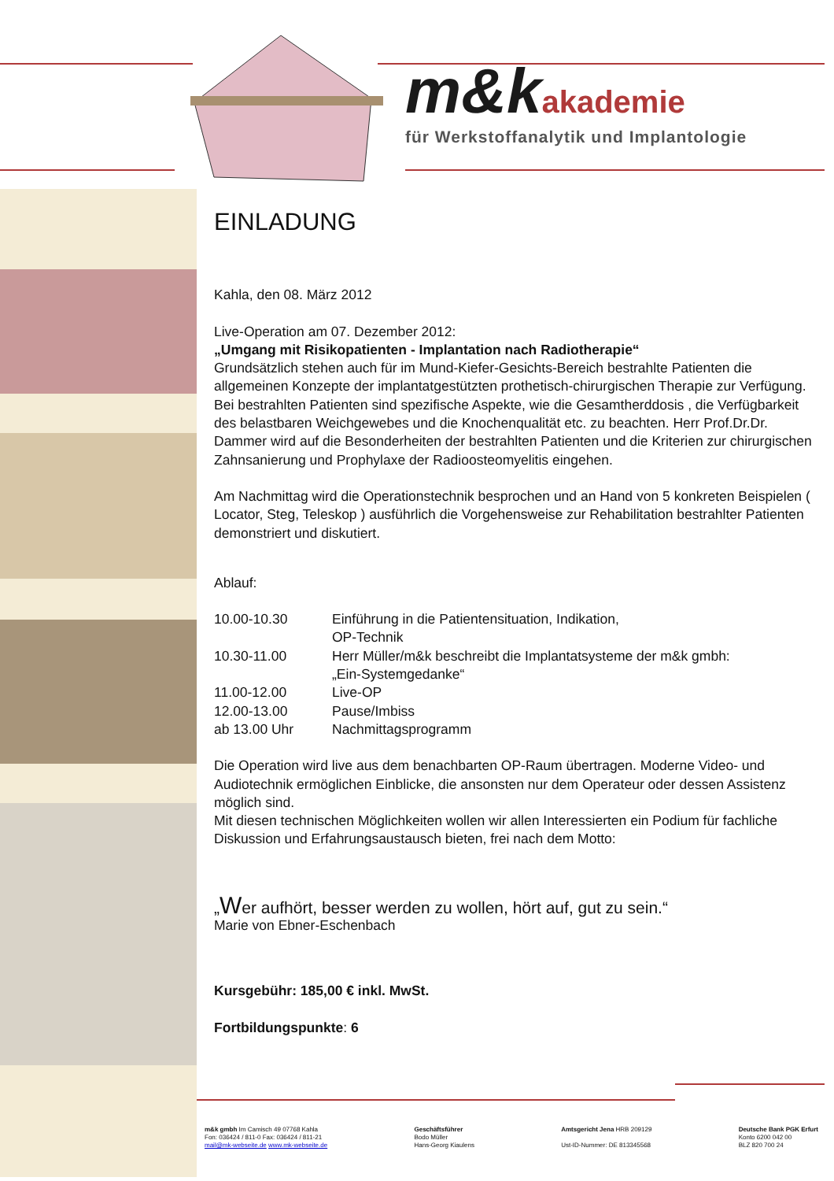m&k akademie
für Werkstoffanalytik und Implantologie
EINLADUNG
Kahla, den 08. März 2012
Live-Operation am 07. Dezember 2012:
„Umgang mit Risikopatienten - Implantation nach Radiotherapie“
Grundsätzlich stehen auch für im Mund-Kiefer-Gesichts-Bereich bestrahlte Patienten die allgemeinen Konzepte der implantatgestützten prothetisch-chirurgischen Therapie zur Verfügung. Bei bestrahlten Patienten sind spezifische Aspekte, wie die Gesamtherddosis , die Verfügbarkeit des belastbaren Weichgewebes und die Knochenqualität etc. zu beachten. Herr Prof.Dr.Dr. Dammer wird auf die Besonderheiten der bestrahlten Patienten und die Kriterien zur chirurgischen Zahnsanierung und Prophylaxe der Radioosteomyelitis eingehen.
Am Nachmittag wird die Operationstechnik besprochen und an Hand von 5 konkreten Beispielen ( Locator, Steg, Teleskop ) ausführlich die Vorgehensweise zur Rehabilitation bestrahlter Patienten demonstriert und diskutiert.
Ablauf:
10.00-10.30 Einführung in die Patientensituation, Indikation,
OP-Technik
10.30-11.00 Herr Müller/m&k beschreibt die Implantatsysteme der m&k gmbh:
„Ein-Systemgedanke“
11.00-12.00 Live-OP
12.00-13.00 Pause/Imbiss
ab 13.00 Uhr Nachmittagsprogramm
Die Operation wird live aus dem benachbarten OP-Raum übertragen. Moderne Video- und Audiotechnik ermöglichen Einblicke, die ansonsten nur dem Operateur oder dessen Assistenz möglich sind.
Mit diesen technischen Möglichkeiten wollen wir allen Interessierten ein Podium für fachliche Diskussion und Erfahrungsaustausch bieten, frei nach dem Motto:
„Wer aufhört, besser werden zu wollen, hört auf, gut zu sein.“
Marie von Ebner-Eschenbach
Kursgebühr: 185,00 € inkl. MwSt.
Fortbildungspunkte: 6
m&k gmbh Im Camisch 49 07768 Kahla
Fon: 036424 / 811-0 Fax: 036424 / 811-21
mail@mk-webseite.de www.mk-webseite.de
Geschäftsführer
Bodo Müller
Hans-Georg Kiaulens
Amtsgericht Jena HRB 209129
Ust-ID-Nummer: DE 813345568
Deutsche Bank PGK Erfurt
Konto 6200 042 00
BLZ 820 700 24